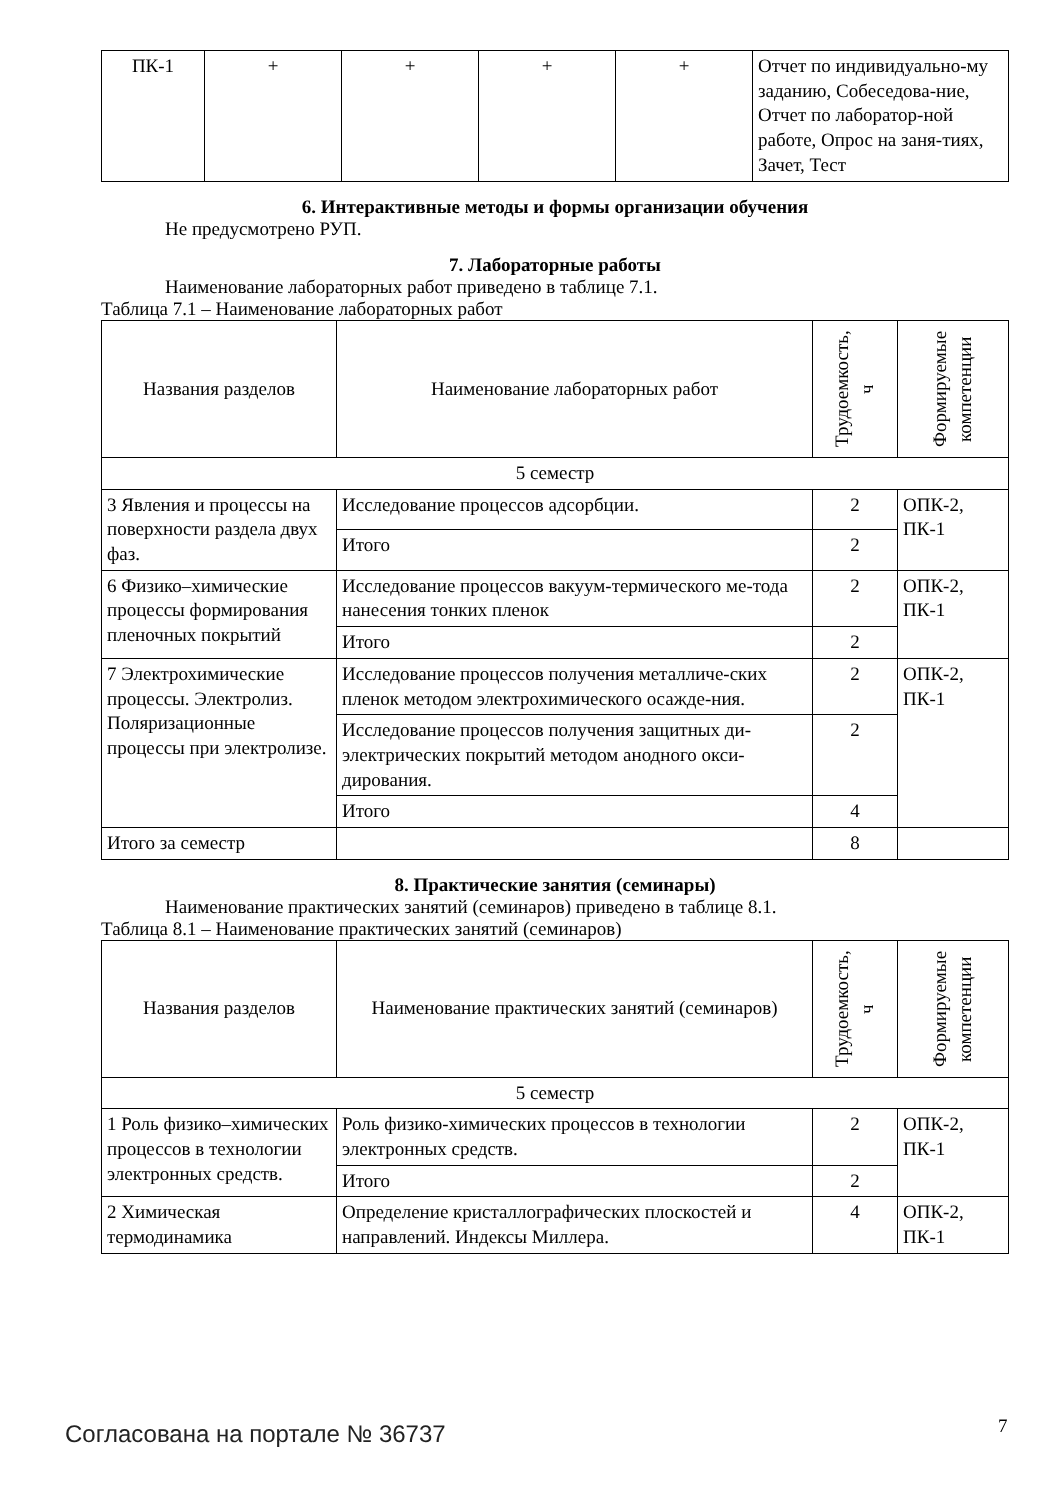| ПК-1 | + | + | + | + | Отчет по индивидуально-му заданию, Собеседова-ние, Отчет по лаборатор-ной работе, Опрос на заня-тиях, Зачет, Тест |
6. Интерактивные методы и формы организации обучения
Не предусмотрено РУП.
7. Лабораторные работы
Наименование лабораторных работ приведено в таблице 7.1.
Таблица 7.1 – Наименование лабораторных работ
| Названия разделов | Наименование лабораторных работ | Трудоемкость, ч | Формируемые компетенции |
| --- | --- | --- | --- |
| 5 семестр | | | |
| 3 Явления и процессы на поверхности раздела двух фаз. | Исследование процессов адсорбции. | 2 | ОПК-2, ПК-1 |
| | Итого | 2 | |
| 6 Физико–химические процессы формирования пленочных покрытий | Исследование процессов вакуум-термического ме-тода нанесения тонких пленок | 2 | ОПК-2, ПК-1 |
| | Итого | 2 | |
| 7 Электрохимические процессы. Электролиз. Поляризационные процессы при электролизе. | Исследование процессов получения металличе-ских пленок методом электрохимического осажде-ния. | 2 | ОПК-2, ПК-1 |
| | Исследование процессов получения защитных ди-электрических покрытий методом анодного окси-дирования. | 2 | |
| | Итого | 4 | |
| Итого за семестр | | 8 | |
8. Практические занятия (семинары)
Наименование практических занятий (семинаров) приведено в таблице 8.1.
Таблица 8.1 – Наименование практических занятий (семинаров)
| Названия разделов | Наименование практических занятий (семинаров) | Трудоемкость, ч | Формируемые компетенции |
| --- | --- | --- | --- |
| 5 семестр | | | |
| 1 Роль физико–химических процессов в технологии электронных средств. | Роль физико-химических процессов в технологии электронных средств. | 2 | ОПК-2, ПК-1 |
| | Итого | 2 | |
| 2 Химическая термодинамика | Определение кристаллографических плоскостей и направлений. Индексы Миллера. | 4 | ОПК-2, ПК-1 |
Согласована на портале № 36737 7